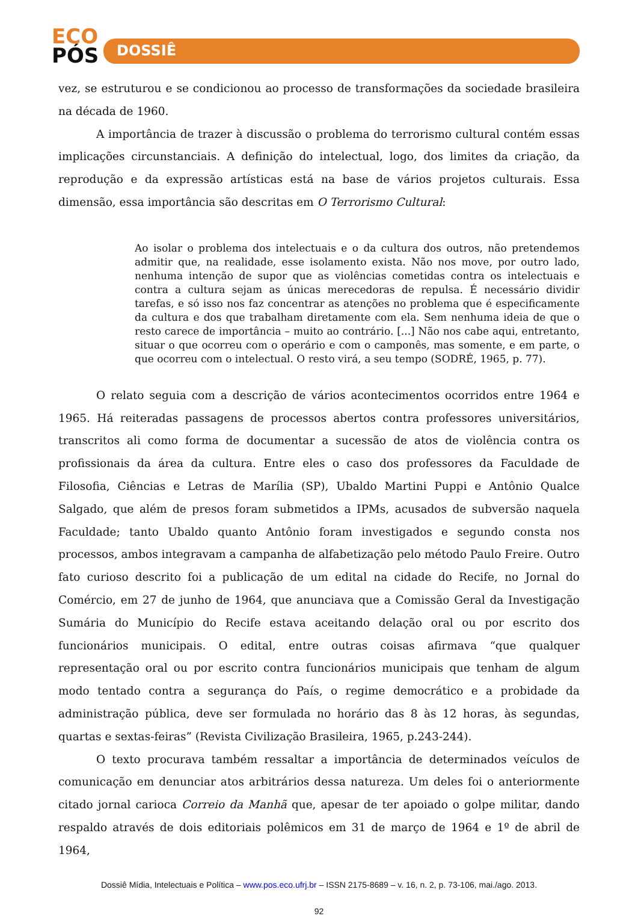ECO
PÓS
DOSSIÊ
vez, se estruturou e se condicionou ao processo de transformações da sociedade brasileira na década de 1960.
A importância de trazer à discussão o problema do terrorismo cultural contém essas implicações circunstanciais. A definição do intelectual, logo, dos limites da criação, da reprodução e da expressão artísticas está na base de vários projetos culturais. Essa dimensão, essa importância são descritas em O Terrorismo Cultural:
Ao isolar o problema dos intelectuais e o da cultura dos outros, não pretendemos admitir que, na realidade, esse isolamento exista. Não nos move, por outro lado, nenhuma intenção de supor que as violências cometidas contra os intelectuais e contra a cultura sejam as únicas merecedoras de repulsa. É necessário dividir tarefas, e só isso nos faz concentrar as atenções no problema que é especificamente da cultura e dos que trabalham diretamente com ela. Sem nenhuma ideia de que o resto carece de importância – muito ao contrário. [...] Não nos cabe aqui, entretanto, situar o que ocorreu com o operário e com o camponês, mas somente, e em parte, o que ocorreu com o intelectual. O resto virá, a seu tempo (SODRÉ, 1965, p. 77).
O relato seguia com a descrição de vários acontecimentos ocorridos entre 1964 e 1965. Há reiteradas passagens de processos abertos contra professores universitários, transcritos ali como forma de documentar a sucessão de atos de violência contra os profissionais da área da cultura. Entre eles o caso dos professores da Faculdade de Filosofia, Ciências e Letras de Marília (SP), Ubaldo Martini Puppi e Antônio Qualce Salgado, que além de presos foram submetidos a IPMs, acusados de subversão naquela Faculdade; tanto Ubaldo quanto Antônio foram investigados e segundo consta nos processos, ambos integravam a campanha de alfabetização pelo método Paulo Freire. Outro fato curioso descrito foi a publicação de um edital na cidade do Recife, no Jornal do Comércio, em 27 de junho de 1964, que anunciava que a Comissão Geral da Investigação Sumária do Município do Recife estava aceitando delação oral ou por escrito dos funcionários municipais. O edital, entre outras coisas afirmava “que qualquer representação oral ou por escrito contra funcionários municipais que tenham de algum modo tentado contra a segurança do País, o regime democrático e a probidade da administração pública, deve ser formulada no horário das 8 às 12 horas, às segundas, quartas e sextas-feiras” (Revista Civilização Brasileira, 1965, p.243-244).
O texto procurava também ressaltar a importância de determinados veículos de comunicação em denunciar atos arbitrários dessa natureza. Um deles foi o anteriormente citado jornal carioca Correio da Manhã que, apesar de ter apoiado o golpe militar, dando respaldo através de dois editoriais polêmicos em 31 de março de 1964 e 1º de abril de 1964,
Dossiê Mídia, Intelectuais e Política – www.pos.eco.ufrj.br – ISSN 2175-8689 – v. 16, n. 2, p. 73-106, mai./ago. 2013.
92